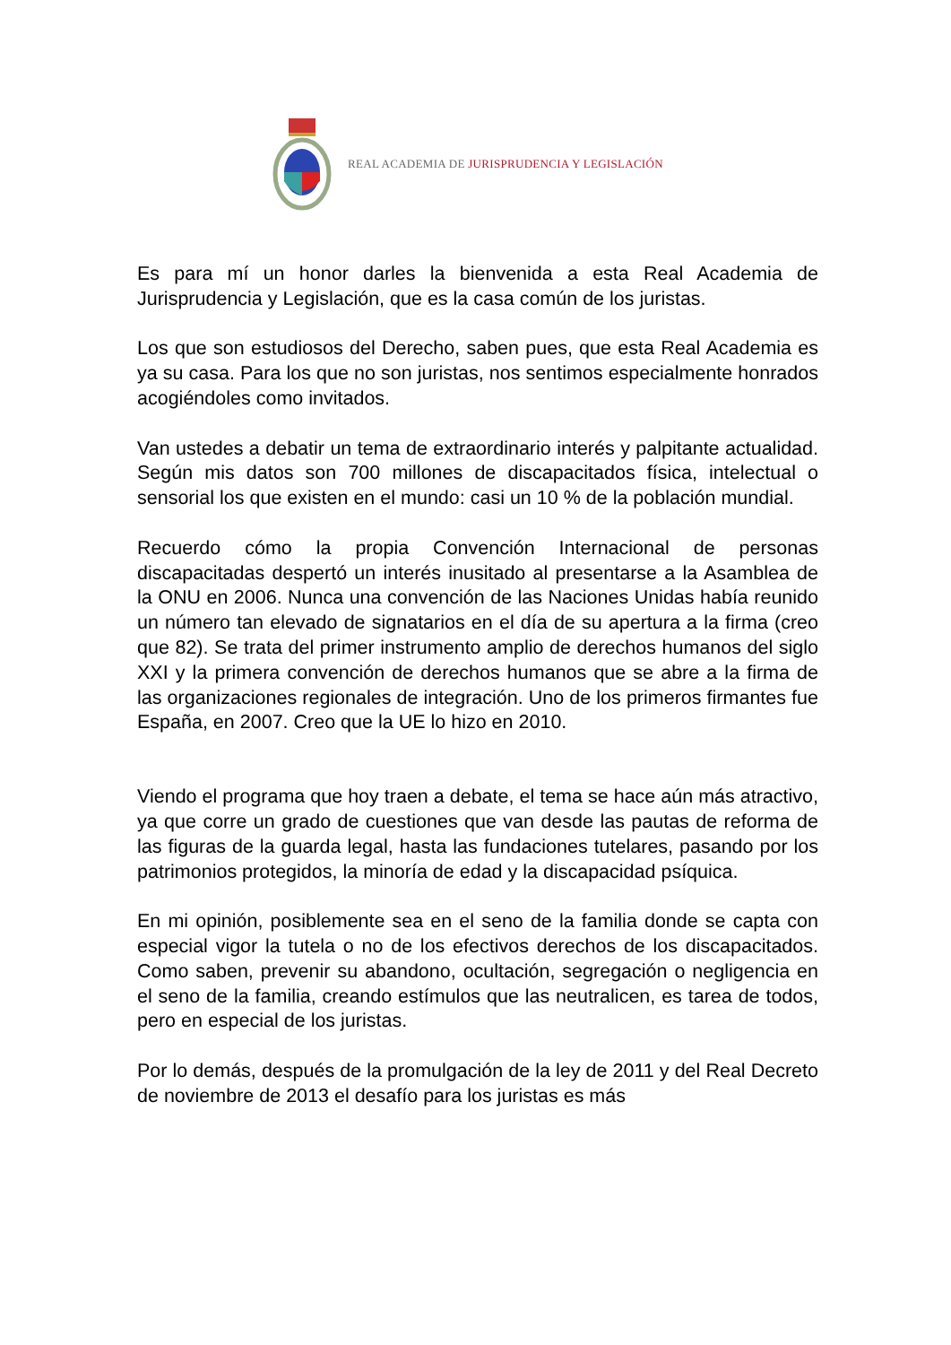REAL ACADEMIA DE JURISPRUDENCIA Y LEGISLACIÓN
Es para mí un honor darles la bienvenida a esta Real Academia de Jurisprudencia y Legislación, que es la casa común de los juristas.
Los que son estudiosos del Derecho, saben pues, que esta Real Academia es ya su casa. Para los que no son juristas, nos sentimos especialmente honrados acogiéndoles como invitados.
Van ustedes a debatir un tema de extraordinario interés y palpitante actualidad. Según mis datos son 700 millones de discapacitados física, intelectual o sensorial los que existen en el mundo: casi un 10 % de la población mundial.
Recuerdo cómo la propia Convención Internacional de personas discapacitadas despertó un interés inusitado al presentarse a la Asamblea de la ONU en 2006. Nunca una convención de las Naciones Unidas había reunido un número tan elevado de signatarios en el día de su apertura a la firma (creo que 82). Se trata del primer instrumento amplio de derechos humanos del siglo XXI y la primera convención de derechos humanos que se abre a la firma de las organizaciones regionales de integración. Uno de los primeros firmantes fue España, en 2007. Creo que la UE lo hizo en 2010.
Viendo el programa que hoy traen a debate, el tema se hace aún más atractivo, ya que corre un grado de cuestiones que van desde las pautas de reforma de las figuras de la guarda legal, hasta las fundaciones tutelares, pasando por los patrimonios protegidos, la minoría de edad y la discapacidad psíquica.
En mi opinión, posiblemente sea en el seno de la familia donde se capta con especial vigor la tutela o no de los efectivos derechos de los discapacitados. Como saben, prevenir su abandono, ocultación, segregación o negligencia en el seno de la familia, creando estímulos que las neutralicen, es tarea de todos, pero en especial de los juristas.
Por lo demás, después de la promulgación de la ley de 2011 y del Real Decreto de noviembre de 2013 el desafío para los juristas es más